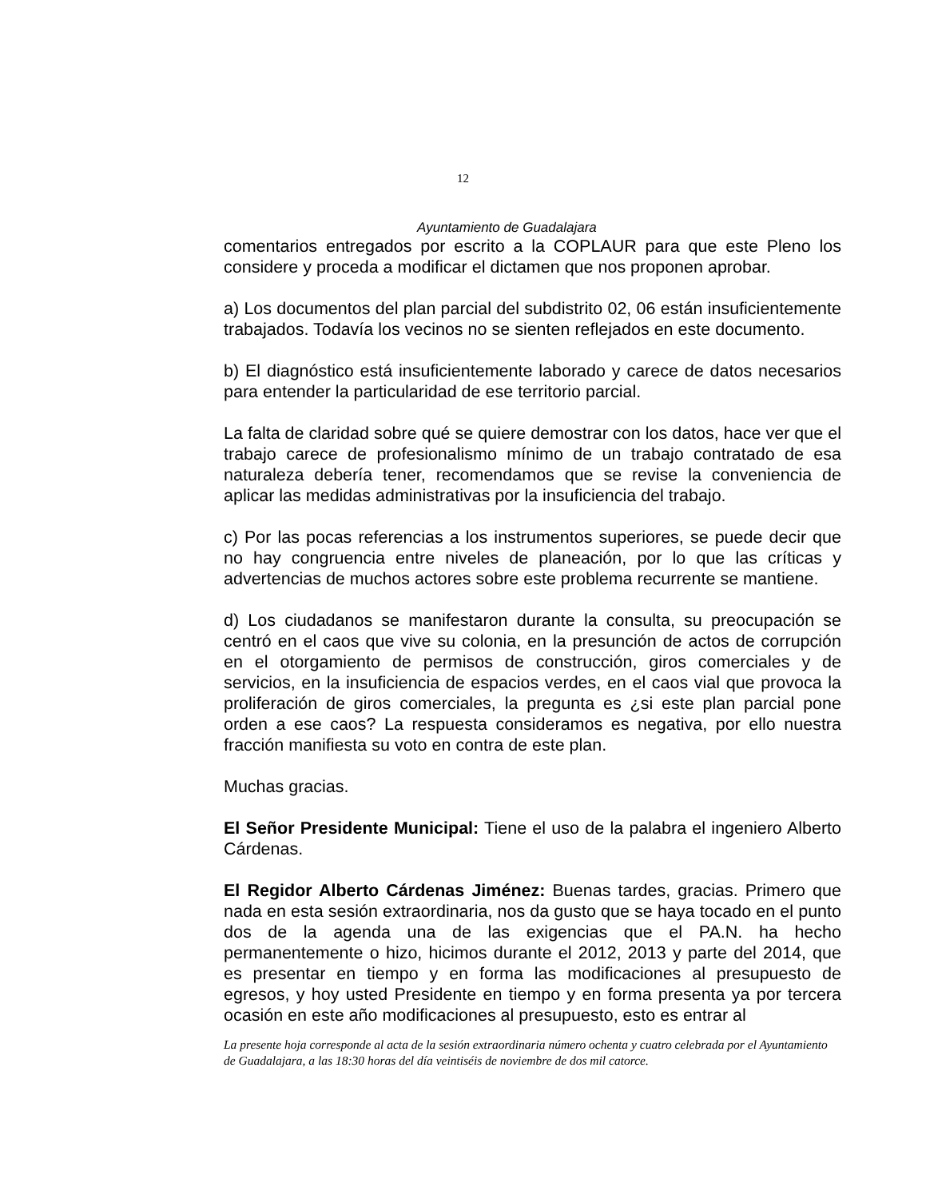12
Ayuntamiento de Guadalajara
comentarios entregados por escrito a la COPLAUR para que este Pleno los considere y proceda a modificar el dictamen que nos proponen aprobar.
a) Los documentos del plan parcial del subdistrito 02, 06 están insuficientemente trabajados. Todavía los vecinos no se sienten reflejados en este documento.
b) El diagnóstico está insuficientemente laborado y carece de datos necesarios para entender la particularidad de ese territorio parcial.
La falta de claridad sobre qué se quiere demostrar con los datos, hace ver que el trabajo carece de profesionalismo mínimo de un trabajo contratado de esa naturaleza debería tener, recomendamos que se revise la conveniencia de aplicar las medidas administrativas por la insuficiencia del trabajo.
c) Por las pocas referencias a los instrumentos superiores, se puede decir que no hay congruencia entre niveles de planeación, por lo que las críticas y advertencias de muchos actores sobre este problema recurrente se mantiene.
d) Los ciudadanos se manifestaron durante la consulta, su preocupación se centró en el caos que vive su colonia, en la presunción de actos de corrupción en el otorgamiento de permisos de construcción, giros comerciales y de servicios, en la insuficiencia de espacios verdes, en el caos vial que provoca la proliferación de giros comerciales, la pregunta es ¿si este plan parcial pone orden a ese caos? La respuesta consideramos es negativa, por ello nuestra fracción manifiesta su voto en contra de este plan.
Muchas gracias.
El Señor Presidente Municipal: Tiene el uso de la palabra el ingeniero Alberto Cárdenas.
El Regidor Alberto Cárdenas Jiménez: Buenas tardes, gracias. Primero que nada en esta sesión extraordinaria, nos da gusto que se haya tocado en el punto dos de la agenda una de las exigencias que el PA.N. ha hecho permanentemente o hizo, hicimos durante el 2012, 2013 y parte del 2014, que es presentar en tiempo y en forma las modificaciones al presupuesto de egresos, y hoy usted Presidente en tiempo y en forma presenta ya por tercera ocasión en este año modificaciones al presupuesto, esto es entrar al
La presente hoja corresponde al acta de la sesión extraordinaria número ochenta y cuatro celebrada por el Ayuntamiento de Guadalajara, a las 18:30 horas del día veintiséis de noviembre de dos mil catorce.